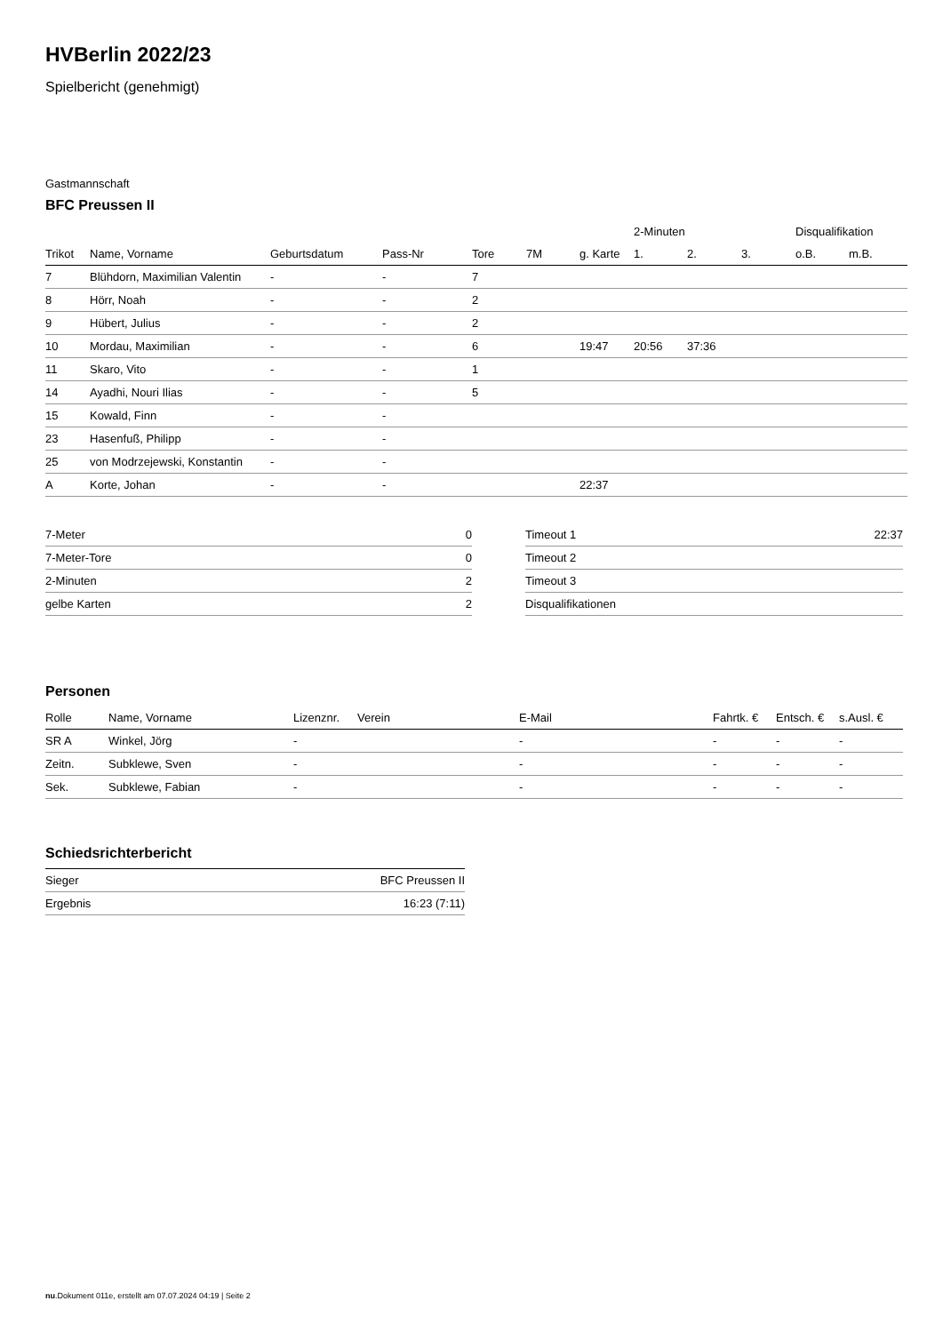HVBerlin 2022/23
Spielbericht (genehmigt)
Gastmannschaft
BFC Preussen II
| | | | | | | | 2-Minuten | | | Disqualifikation | |
| --- | --- | --- | --- | --- | --- | --- | --- | --- | --- | --- | --- |
| Trikot | Name, Vorname | Geburtsdatum | Pass-Nr | Tore | 7M | g. Karte | 1. | 2. | 3. | o.B. | m.B. |
| 7 | Blühdorn, Maximilian Valentin | - | - | 7 | | | | | | | |
| 8 | Hörr, Noah | - | - | 2 | | | | | | | |
| 9 | Hübert, Julius | - | - | 2 | | | | | | | |
| 10 | Mordau, Maximilian | - | - | 6 | | 19:47 | 20:56 | 37:36 | | | |
| 11 | Skaro, Vito | - | - | 1 | | | | | | | |
| 14 | Ayadhi, Nouri Ilias | - | - | 5 | | | | | | | |
| 15 | Kowald, Finn | - | - | | | | | | | | |
| 23 | Hasenfuß, Philipp | - | - | | | | | | | | |
| 25 | von Modrzejewski, Konstantin | - | - | | | | | | | | |
| A | Korte, Johan | - | - | | | 22:37 | | | | | |
| 7-Meter | 0 |
| 7-Meter-Tore | 0 |
| 2-Minuten | 2 |
| gelbe Karten | 2 |
| Timeout 1 | 22:37 |
| Timeout 2 | |
| Timeout 3 | |
| Disqualifikationen | |
Personen
| Rolle | Name, Vorname | Lizenznr. | Verein | E-Mail | Fahrtk. € | Entsch. € | s.Ausl. € |
| --- | --- | --- | --- | --- | --- | --- | --- |
| SR A | Winkel, Jörg | - | | - | - | - | - |
| Zeitn. | Subklewe, Sven | - | | - | - | - | - |
| Sek. | Subklewe, Fabian | - | | - | - | - | - |
Schiedsrichterbericht
| Sieger | BFC Preussen II |
| Ergebnis | 16:23 (7:11) |
nu.Dokument 011e, erstellt am 07.07.2024 04:19 | Seite 2